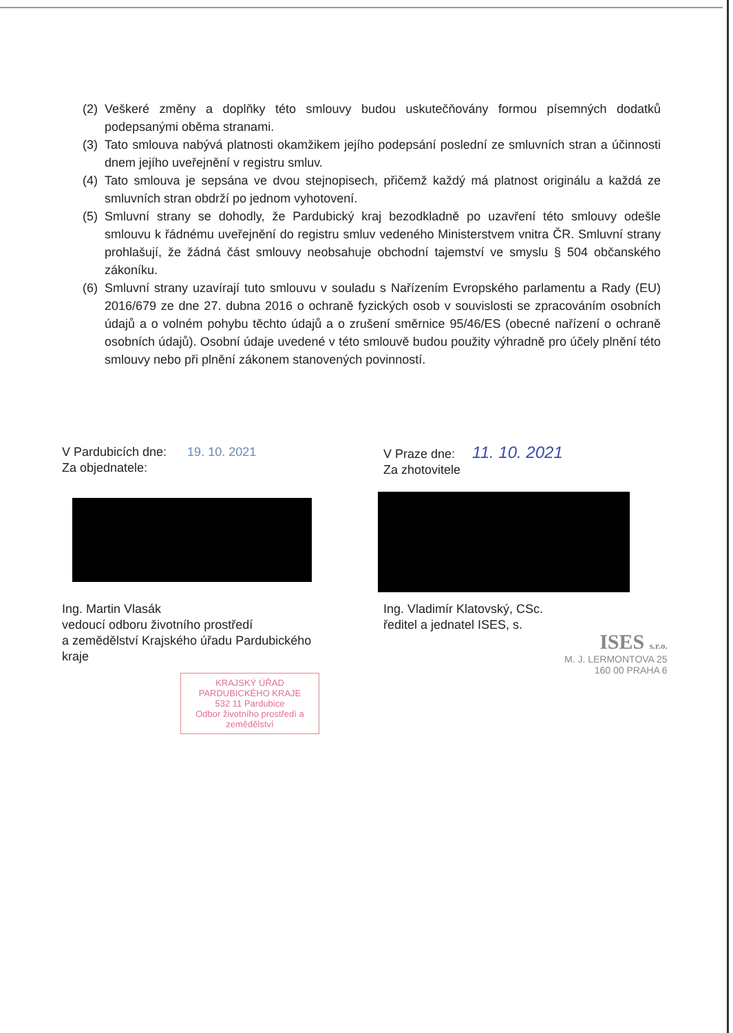(2) Veškeré změny a doplňky této smlouvy budou uskutečňovány formou písemných dodatků podepsanými oběma stranami.
(3) Tato smlouva nabývá platnosti okamžikem jejího podepsání poslední ze smluvních stran a účinnosti dnem jejího uveřejnění v registru smluv.
(4) Tato smlouva je sepsána ve dvou stejnopisech, přičemž každý má platnost originálu a každá ze smluvních stran obdrží po jednom vyhotovení.
(5) Smluvní strany se dohodly, že Pardubický kraj bezodkladně po uzavření této smlouvy odešle smlouvu k řádnému uveřejnění do registru smluv vedeného Ministerstvem vnitra ČR. Smluvní strany prohlašují, že žádná část smlouvy neobsahuje obchodní tajemství ve smyslu § 504 občanského zákoníku.
(6) Smluvní strany uzavírají tuto smlouvu v souladu s Nařízením Evropského parlamentu a Rady (EU) 2016/679 ze dne 27. dubna 2016 o ochraně fyzických osob v souvislosti se zpracováním osobních údajů a o volném pohybu těchto údajů a o zrušení směrnice 95/46/ES (obecné nařízení o ochraně osobních údajů). Osobní údaje uvedené v této smlouvě budou použity výhradně pro účely plnění této smlouvy nebo při plnění zákonem stanovených povinností.
V Pardubicích dne: 19. 10. 2021
Za objednatele:
V Praze dne: 11. 10. 2021
Za zhotovitele
Ing. Martin Vlasák
vedoucí odboru životního prostředí
a zemědělství Krajského úřadu Pardubického
kraje
Ing. Vladimír Klatovský, CSc.
ředitel a jednatel ISES, s.
ISES s.r.o.
M. J. LERMONTOVA 25
160 00 PRAHA 6
KRAJSKÝ ÚŘAD
PARDUBICKÉHO KRAJE
532 11 Pardubice
Odbor životního prostředí a zemědělství